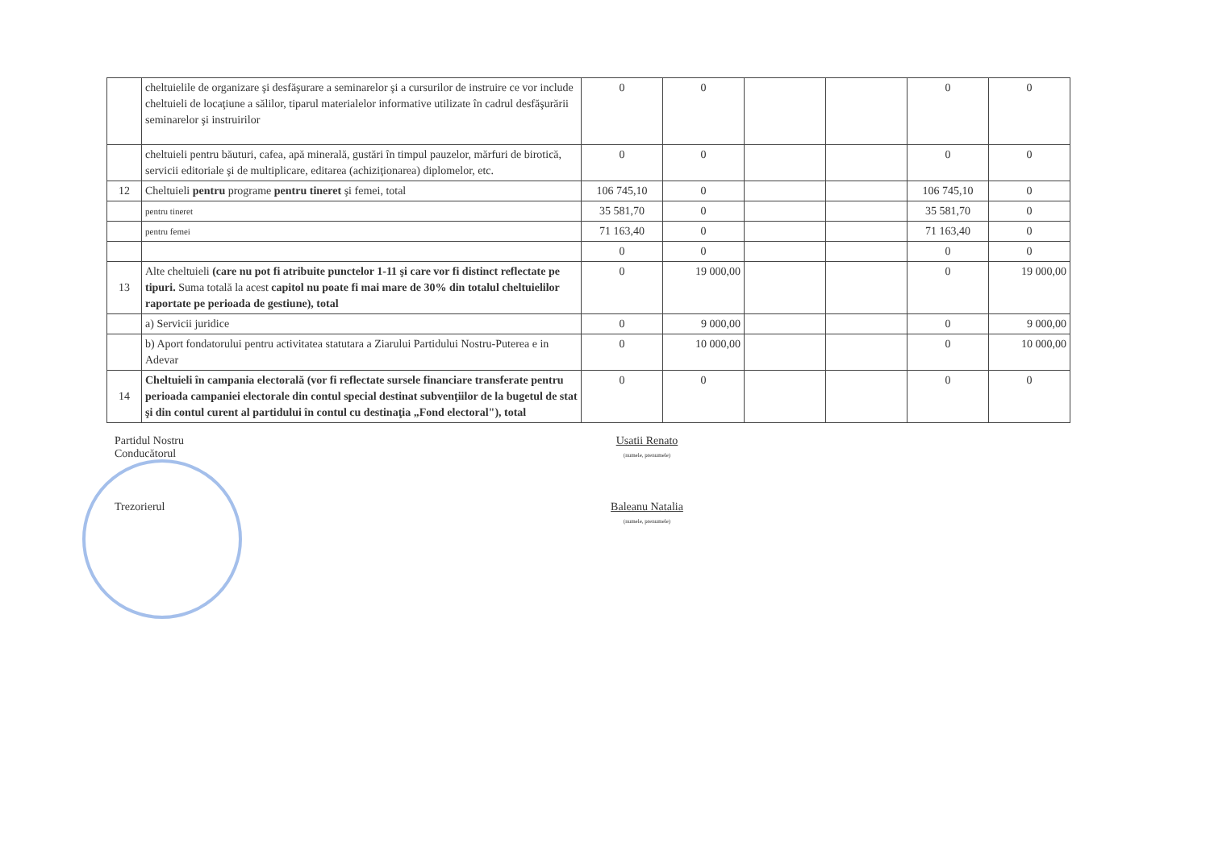| | cheltuielile de organizare şi desfăşurare a seminarelor şi a cursurilor de instruire ce vor include cheltuieli de locaţiune a sălilor, tiparul materialelor informative utilizate în cadrul desfăşurării seminarelor şi instruirilor | 0 | 0 | | | 0 | 0 |
| | cheltuieli pentru băuturi, cafea, apă minerală, gustări în timpul pauzelor, mărfuri de birotică, servicii editoriale şi de multiplicare, editarea (achiziţionarea) diplomelor, etc. | 0 | 0 | | | 0 | 0 |
| 12 | Cheltuieli pentru programe pentru tineret şi femei, total | 106 745,10 | 0 | | | 106 745,10 | 0 |
| | pentru tineret | 35 581,70 | 0 | | | 35 581,70 | 0 |
| | pentru femei | 71 163,40 | 0 | | | 71 163,40 | 0 |
| | | 0 | 0 | | | 0 | 0 |
| 13 | Alte cheltuieli (care nu pot fi atribuite punctelor 1-11 şi care vor fi distinct reflectate pe tipuri. Suma totală la acest capitol nu poate fi mai mare de 30% din totalul cheltuielilor raportate pe perioada de gestiune), total | 0 | 19 000,00 | | | 0 | 19 000,00 |
| | a) Servicii juridice | 0 | 9 000,00 | | | 0 | 9 000,00 |
| | b) Aport fondatorului pentru activitatea statutara a Ziarului Partidului Nostru-Puterea e in Adevar | 0 | 10 000,00 | | | 0 | 10 000,00 |
| 14 | Cheltuieli în campania electorală (vor fi reflectate sursele financiare transferate pentru perioada campaniei electorale din contul special destinat subvenţiilor de la bugetul de stat şi din contul curent al partidului în contul cu destinaţia „Fond electoral"), total | 0 | 0 | | | 0 | 0 |
Partidul Nostru
Conducătorul
Usatii Renato
(numele, prenumele)
Trezorierul Baleanu Natalia
(numele, prenumele)